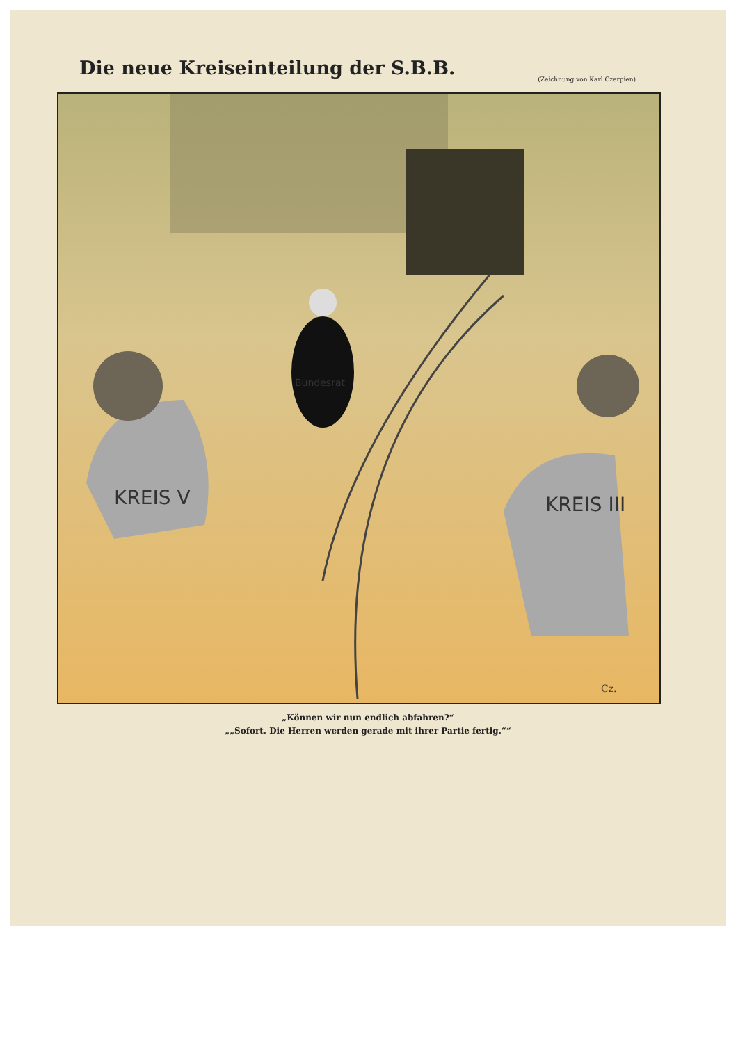Die neue Kreiseinteilung der S.B.B.
(Zeichnung von Karl Czerpien)
KREIS V
KREIS III
Bundesrat
Cz.
„Können wir nun endlich abfahren?“
„„Sofort. Die Herren werden gerade mit ihrer Partie fertig.““